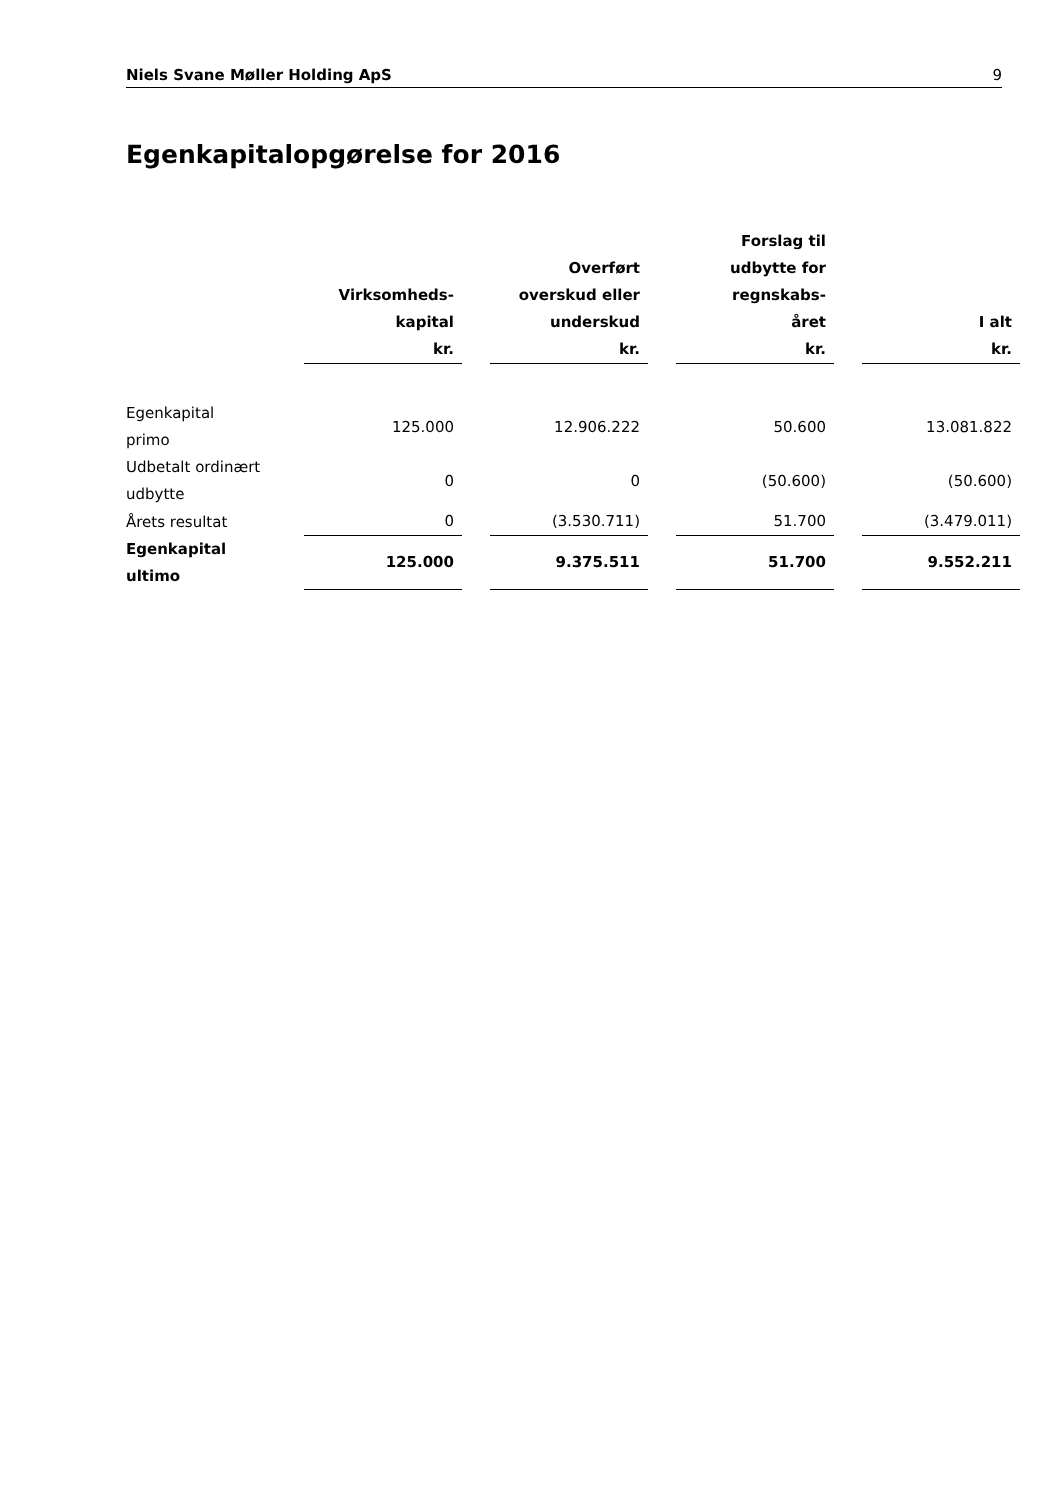Niels Svane Møller Holding ApS 9
Egenkapitalopgørelse for 2016
| | Virksomheds- kapital kr. | | Overført overskud eller underskud kr. | | Forslag til udbytte for regnskabs- året kr. | | I alt kr. |
| --- | --- | --- | --- | --- | --- | --- | --- |
| Egenkapital primo | 125.000 | | 12.906.222 | | 50.600 | | 13.081.822 |
| Udbetalt ordinært udbytte | 0 | | 0 | | (50.600) | | (50.600) |
| Årets resultat | 0 | | (3.530.711) | | 51.700 | | (3.479.011) |
| Egenkapital ultimo | 125.000 | | 9.375.511 | | 51.700 | | 9.552.211 |